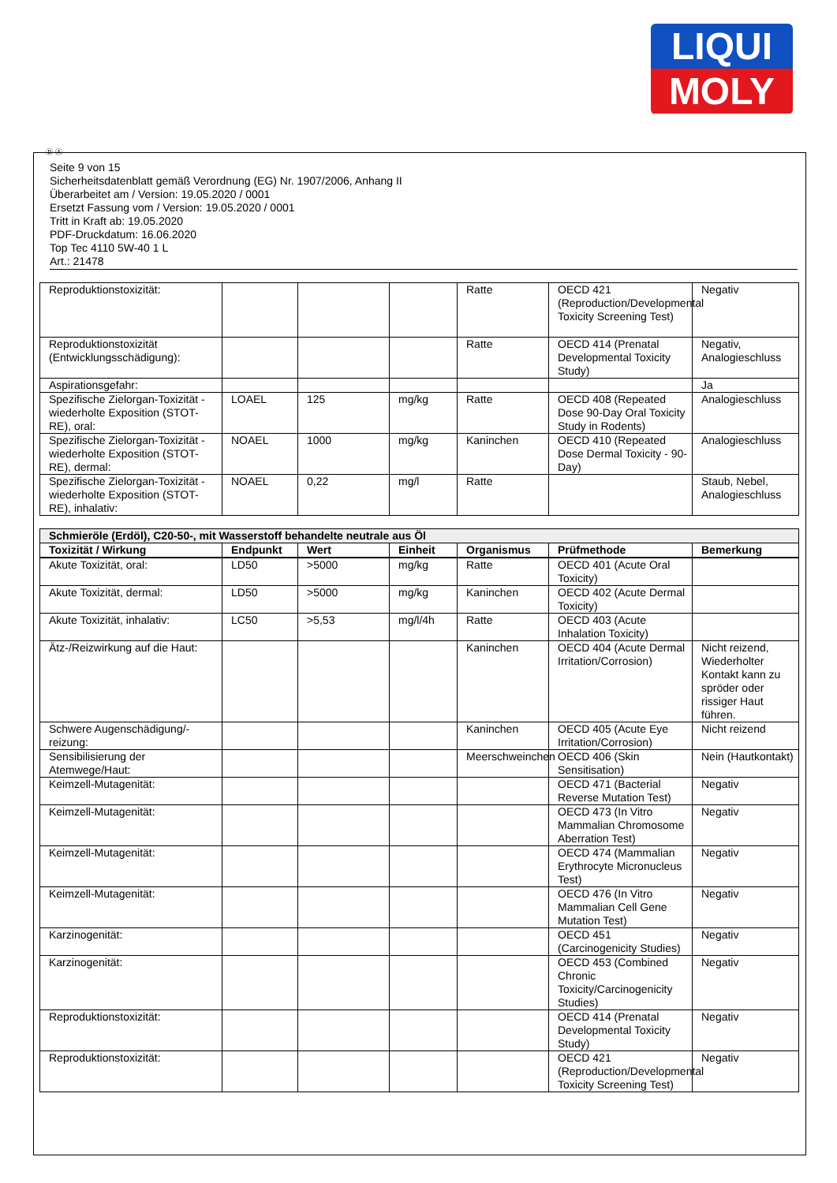LIQUI
MOLY
Ⓓ Ⓐ
Seite 9 von 15
Sicherheitsdatenblatt gemäß Verordnung (EG) Nr. 1907/2006, Anhang II
Überarbeitet am / Version: 19.05.2020 / 0001
Ersetzt Fassung vom / Version: 19.05.2020 / 0001
Tritt in Kraft ab: 19.05.2020
PDF-Druckdatum: 16.06.2020
Top Tec 4110 5W-40 1 L
Art.: 21478
| Reproduktionstoxizität: | | | | Ratte | OECD 421 (Reproduction/Developmental Toxicity Screening Test) | Negativ |
| Reproduktionstoxizität (Entwicklungsschädigung): | | | | Ratte | OECD 414 (Prenatal Developmental Toxicity Study) | Negativ, Analogieschluss |
| Aspirationsgefahr: | | | | | | Ja |
| Spezifische Zielorgan-Toxizität - wiederholte Exposition (STOT-RE), oral: | LOAEL | 125 | mg/kg | Ratte | OECD 408 (Repeated Dose 90-Day Oral Toxicity Study in Rodents) | Analogieschluss |
| Spezifische Zielorgan-Toxizität - wiederholte Exposition (STOT-RE), dermal: | NOAEL | 1000 | mg/kg | Kaninchen | OECD 410 (Repeated Dose Dermal Toxicity - 90-Day) | Analogieschluss |
| Spezifische Zielorgan-Toxizität - wiederholte Exposition (STOT-RE), inhalativ: | NOAEL | 0,22 | mg/l | Ratte | | Staub, Nebel, Analogieschluss |
| Schmieröle (Erdöl), C20-50-, mit Wasserstoff behandelte neutrale aus Öl | | | | | | |
| Toxizität / Wirkung | Endpunkt | Wert | Einheit | Organismus | Prüfmethode | Bemerkung |
| Akute Toxizität, oral: | LD50 | >5000 | mg/kg | Ratte | OECD 401 (Acute Oral Toxicity) | |
| Akute Toxizität, dermal: | LD50 | >5000 | mg/kg | Kaninchen | OECD 402 (Acute Dermal Toxicity) | |
| Akute Toxizität, inhalativ: | LC50 | >5,53 | mg/l/4h | Ratte | OECD 403 (Acute Inhalation Toxicity) | |
| Ätz-/Reizwirkung auf die Haut: | | | | Kaninchen | OECD 404 (Acute Dermal Irritation/Corrosion) | Nicht reizend, Wiederholter Kontakt kann zu spröder oder rissiger Haut führen. |
| Schwere Augenschädigung/-reizung: | | | | Kaninchen | OECD 405 (Acute Eye Irritation/Corrosion) | Nicht reizend |
| Sensibilisierung der Atemwege/Haut: | | | | Meerschweinchen | OECD 406 (Skin Sensitisation) | Nein (Hautkontakt) |
| Keimzell-Mutagenität: | | | | | OECD 471 (Bacterial Reverse Mutation Test) | Negativ |
| Keimzell-Mutagenität: | | | | | OECD 473 (In Vitro Mammalian Chromosome Aberration Test) | Negativ |
| Keimzell-Mutagenität: | | | | | OECD 474 (Mammalian Erythrocyte Micronucleus Test) | Negativ |
| Keimzell-Mutagenität: | | | | | OECD 476 (In Vitro Mammalian Cell Gene Mutation Test) | Negativ |
| Karzinogenität: | | | | | OECD 451 (Carcinogenicity Studies) | Negativ |
| Karzinogenität: | | | | | OECD 453 (Combined Chronic Toxicity/Carcinogenicity Studies) | Negativ |
| Reproduktionstoxizität: | | | | | OECD 414 (Prenatal Developmental Toxicity Study) | Negativ |
| Reproduktionstoxizität: | | | | | OECD 421 (Reproduction/Developmental Toxicity Screening Test) | Negativ |